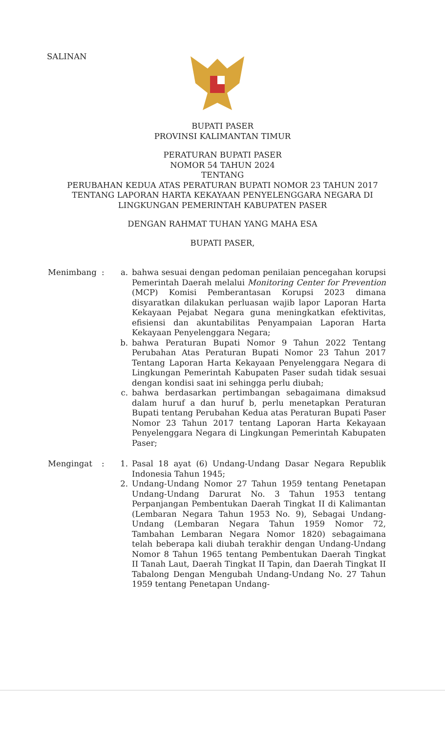SALINAN
BUPATI PASER
PROVINSI KALIMANTAN TIMUR
PERATURAN BUPATI PASER
NOMOR 54 TAHUN 2024
TENTANG
PERUBAHAN KEDUA ATAS PERATURAN BUPATI NOMOR 23 TAHUN 2017
TENTANG LAPORAN HARTA KEKAYAAN PENYELENGGARA NEGARA DI
LINGKUNGAN PEMERINTAH KABUPATEN PASER
DENGAN RAHMAT TUHAN YANG MAHA ESA
BUPATI PASER,
Menimbang : a. bahwa sesuai dengan pedoman penilaian pencegahan korupsi Pemerintah Daerah melalui Monitoring Center for Prevention (MCP) Komisi Pemberantasan Korupsi 2023 dimana disyaratkan dilakukan perluasan wajib lapor Laporan Harta Kekayaan Pejabat Negara guna meningkatkan efektivitas, efisiensi dan akuntabilitas Penyampaian Laporan Harta Kekayaan Penyelenggara Negara;
b. bahwa Peraturan Bupati Nomor 9 Tahun 2022 Tentang Perubahan Atas Peraturan Bupati Nomor 23 Tahun 2017 Tentang Laporan Harta Kekayaan Penyelenggara Negara di Lingkungan Pemerintah Kabupaten Paser sudah tidak sesuai dengan kondisi saat ini sehingga perlu diubah;
c. bahwa berdasarkan pertimbangan sebagaimana dimaksud dalam huruf a dan huruf b, perlu menetapkan Peraturan Bupati tentang Perubahan Kedua atas Peraturan Bupati Paser Nomor 23 Tahun 2017 tentang Laporan Harta Kekayaan Penyelenggara Negara di Lingkungan Pemerintah Kabupaten Paser;
Mengingat : 1. Pasal 18 ayat (6) Undang-Undang Dasar Negara Republik Indonesia Tahun 1945;
2. Undang-Undang Nomor 27 Tahun 1959 tentang Penetapan Undang-Undang Darurat No. 3 Tahun 1953 tentang Perpanjangan Pembentukan Daerah Tingkat II di Kalimantan (Lembaran Negara Tahun 1953 No. 9), Sebagai Undang-Undang (Lembaran Negara Tahun 1959 Nomor 72, Tambahan Lembaran Negara Nomor 1820) sebagaimana telah beberapa kali diubah terakhir dengan Undang-Undang Nomor 8 Tahun 1965 tentang Pembentukan Daerah Tingkat II Tanah Laut, Daerah Tingkat II Tapin, dan Daerah Tingkat II Tabalong Dengan Mengubah Undang-Undang No. 27 Tahun 1959 tentang Penetapan Undang-